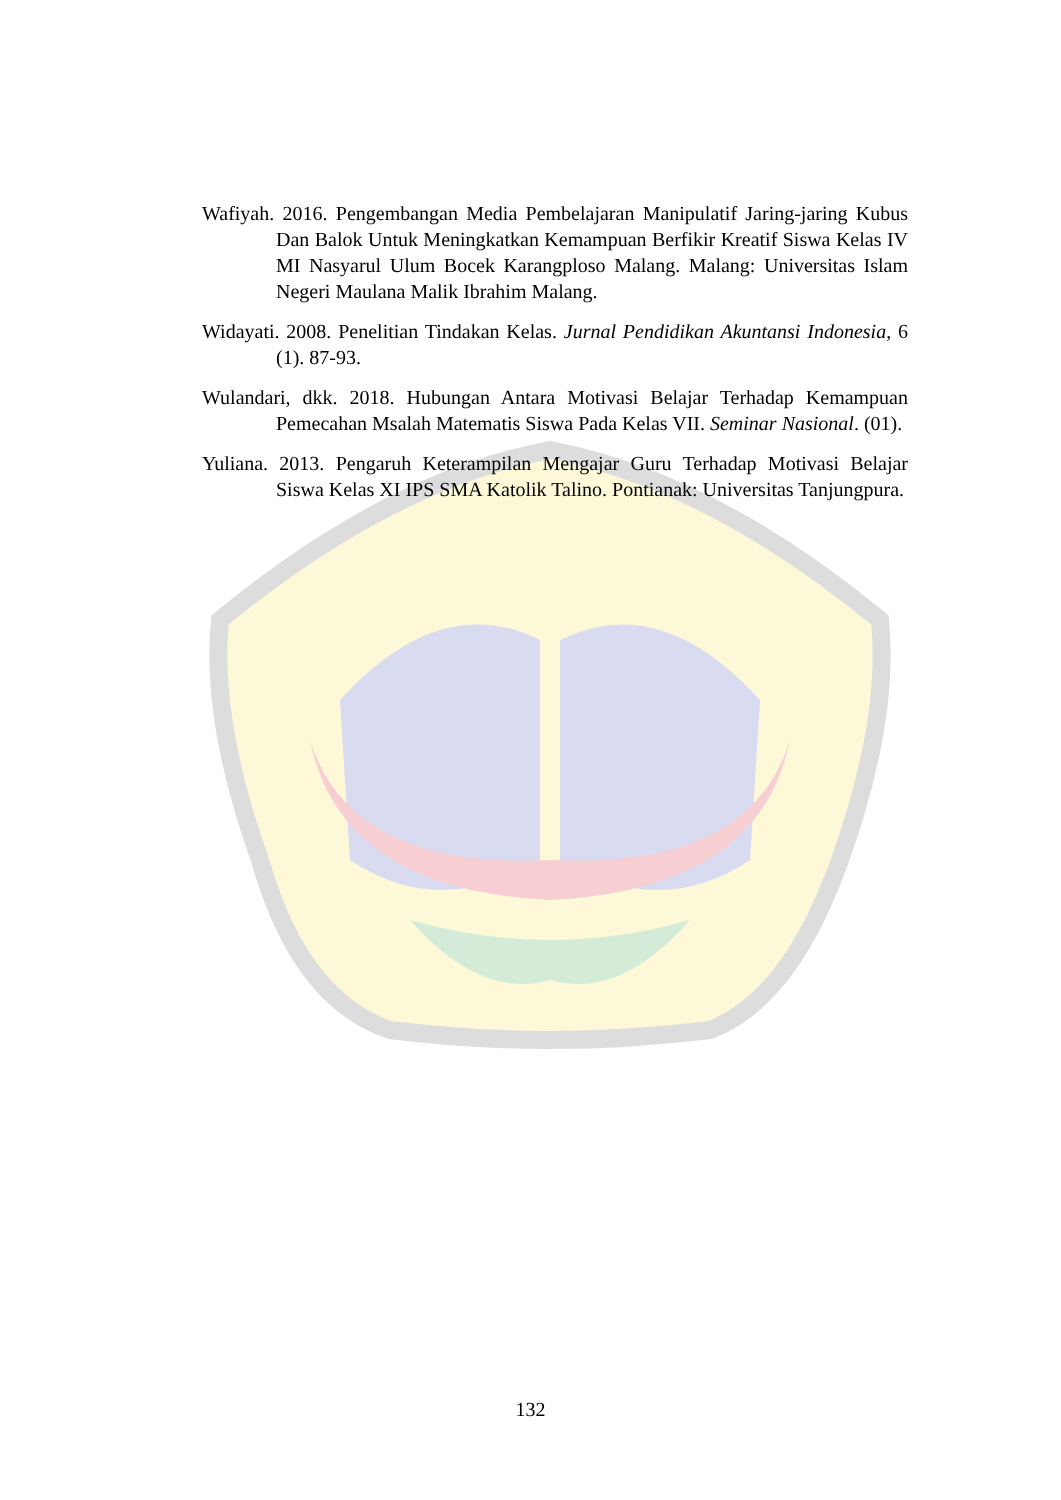Wafiyah. 2016. Pengembangan Media Pembelajaran Manipulatif Jaring-jaring Kubus Dan Balok Untuk Meningkatkan Kemampuan Berfikir Kreatif Siswa Kelas IV MI Nasyarul Ulum Bocek Karangploso Malang. Malang: Universitas Islam Negeri Maulana Malik Ibrahim Malang.
Widayati. 2008. Penelitian Tindakan Kelas. Jurnal Pendidikan Akuntansi Indonesia, 6 (1). 87-93.
Wulandari, dkk. 2018. Hubungan Antara Motivasi Belajar Terhadap Kemampuan Pemecahan Msalah Matematis Siswa Pada Kelas VII. Seminar Nasional. (01).
Yuliana. 2013. Pengaruh Keterampilan Mengajar Guru Terhadap Motivasi Belajar Siswa Kelas XI IPS SMA Katolik Talino. Pontianak: Universitas Tanjungpura.
132